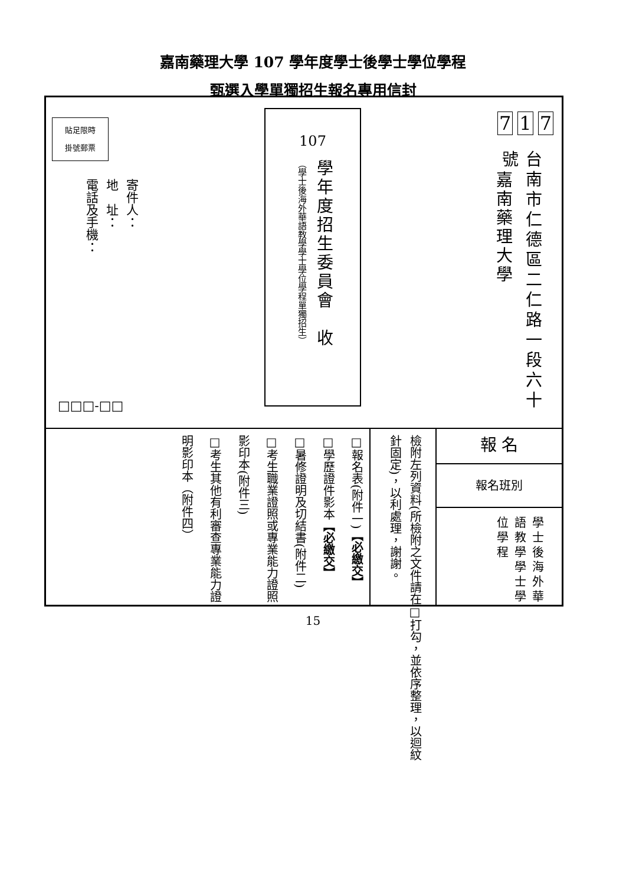嘉南藥理大學 107 學年度學士後學士學位學程
甄選入學單獨招生報名專用信封
7 1 7
台南市仁德區二仁路一段六十號
嘉南藥理大學
107
學年度招生委員會　收
（學士後海外華語教學學士學位學程單獨招生）
貼足限時
掛號郵票
寄件人：
地　址：
電話及手機：
□□□-□□
檢附左列資料(所檢附之文件請在□打勾，並依序整理，以迴紋針固定)，以利處理，謝謝。
報 名
報名班別
學士後海外華語教學學士學位學程
□報名表(附件一)【必繳交】
□學歷證件影本【必繳交】
□暑修證明及切結書(附件二)
□考生職業證照或專業能力證照影印本(附件三)
□考生其他有利審查專業能力證明影印本（附件四）
15